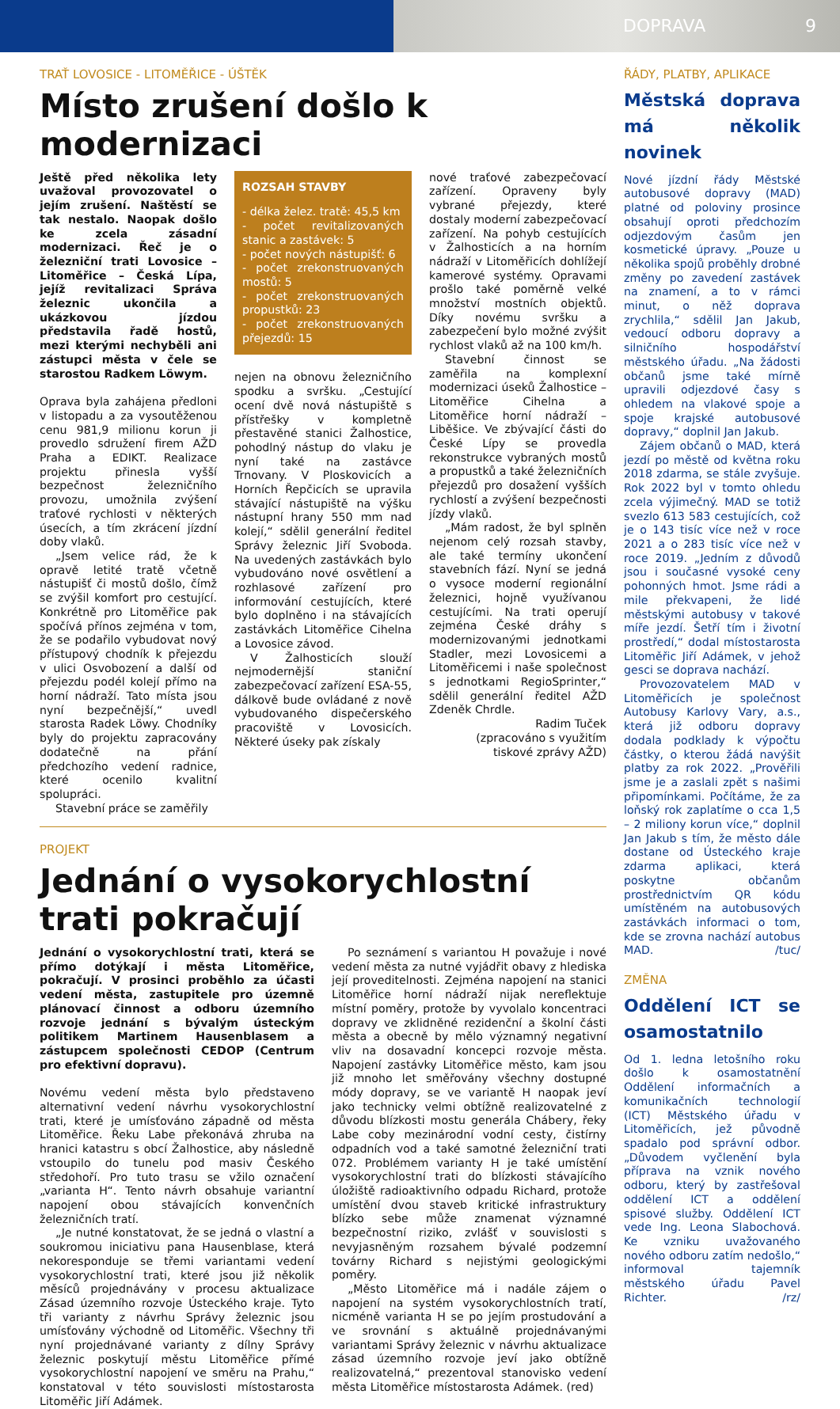DOPRAVA 9
TRAŤ LOVOSICE - LITOMĚŘICE - ÚŠTĚK
Místo zrušení došlo k modernizaci
Ještě před několika lety uvažoval provozovatel o jejím zrušení. Naštěstí se tak nestalo. Naopak došlo ke zcela zásadní modernizaci. Řeč je o železniční trati Lovosice – Litoměřice – Česká Lípa, jejíž revitalizaci Správa železnic ukončila a ukázkovou jízdou představila řadě hostů, mezi kterými nechyběli ani zástupci města v čele se starostou Radkem Löwym.
Oprava byla zahájena předloni v listopadu a za vysoutěženou cenu 981,9 milionu korun ji provedlo sdružení firem AŽD Praha a EDIKT. Realizace projektu přinesla vyšší bezpečnost železničního provozu, umožnila zvýšení traťové rychlosti v některých úsecích, a tím zkrácení jízdní doby vlaků.
„Jsem velice rád, že k opravě letité tratě včetně nástupišť či mostů došlo, čímž se zvýšil komfort pro cestující. Konkrétně pro Litoměřice pak spočívá přínos zejména v tom, že se podařilo vybudovat nový přístupový chodník k přejezdu v ulici Osvobození a další od přejezdu podél kolejí přímo na horní nádraží. Tato místa jsou nyní bezpečnější,“ uvedl starosta Radek Löwy. Chodníky byly do projektu zapracovány dodatečně na přání předchozího vedení radnice, které ocenilo kvalitní spolupráci.
Stavební práce se zaměřily
ROZSAH STAVBY
- délka želez. tratě: 45,5 km
- počet revitalizovaných stanic a zastávek: 5
- počet nových nástupišť: 6
- počet zrekonstruovaných mostů: 5
- počet zrekonstruovaných propustků: 23
- počet zrekonstruovaných přejezdů: 15
nejen na obnovu železničního spodku a svršku. „Cestující ocení dvě nová nástupiště s přístřešky v kompletně přestavěné stanici Žalhostice, pohodlný nástup do vlaku je nyní také na zastávce Trnovany. V Ploskovicích a Horních Řepčicích se upravila stávající nástupiště na výšku nástupní hrany 550 mm nad kolejí,“ sdělil generální ředitel Správy železnic Jiří Svoboda. Na uvedených zastávkách bylo vybudováno nové osvětlení a rozhlasové zařízení pro informování cestujících, které bylo doplněno i na stávajících zastávkách Litoměřice Cihelna a Lovosice závod.
V Žalhosticích slouží nejmodernější staniční zabezpečovací zařízení ESA-55, dálkově bude ovládané z nově vybudovaného dispečerského pracoviště v Lovosicích. Některé úseky pak získaly
nové traťové zabezpečovací zařízení. Opraveny byly vybrané přejezdy, které dostaly moderní zabezpečovací zařízení. Na pohyb cestujících v Žalhosticích a na horním nádraží v Litoměřicích dohlížejí kamerové systémy. Opravami prošlo také poměrně velké množství mostních objektů. Díky novému svršku a zabezpečení bylo možné zvýšit rychlost vlaků až na 100 km/h.
Stavební činnost se zaměřila na komplexní modernizaci úseků Žalhostice – Litoměřice Cihelna a Litoměřice horní nádraží – Liběšice. Ve zbývající části do České Lípy se provedla rekonstrukce vybraných mostů a propustků a také železničních přejezdů pro dosažení vyšších rychlostí a zvýšení bezpečnosti jízdy vlaků.
„Mám radost, že byl splněn nejenom celý rozsah stavby, ale také termíny ukončení stavebních fází. Nyní se jedná o vysoce moderní regionální železnici, hojně využívanou cestujícími. Na trati operují zejména České dráhy s modernizovanými jednotkami Stadler, mezi Lovosicemi a Litoměřicemi i naše společnost s jednotkami RegioSprinter,“ sdělil generální ředitel AŽD Zdeněk Chrdle.
Radim Tuček
(zpracováno s využitím
tiskové zprávy AŽD)
PROJEKT
Jednání o vysokorychlostní trati pokračují
Jednání o vysokorychlostní trati, která se přímo dotýkají i města Litoměřice, pokračují. V prosinci proběhlo za účasti vedení města, zastupitele pro územně plánovací činnost a odboru územního rozvoje jednání s bývalým ústeckým politikem Martinem Hausenblasem a zástupcem společnosti CEDOP (Centrum pro efektivní dopravu).
Novému vedení města bylo představeno alternativní vedení návrhu vysokorychlostní trati, které je umísťováno západně od města Litoměřice. Řeku Labe překonává zhruba na hranici katastru s obcí Žalhostice, aby následně vstoupilo do tunelu pod masiv Českého středohoří. Pro tuto trasu se vžilo označení „varianta H“. Tento návrh obsahuje variantní napojení obou stávajících konvenčních železničních tratí.
„Je nutné konstatovat, že se jedná o vlastní a soukromou iniciativu pana Hausenblase, která nekoresponduje se třemi variantami vedení vysokorychlostní trati, které jsou již několik měsíců projednávány v procesu aktualizace Zásad územního rozvoje Ústeckého kraje. Tyto tři varianty z návrhu Správy železnic jsou umísťovány východně od Litoměřic. Všechny tři nyní projednávané varianty z dílny Správy železnic poskytují městu Litoměřice přímé vysokorychlostní napojení ve směru na Prahu,“ konstatoval v této souvislosti místostarosta Litoměřic Jiří Adámek.
Po seznámení s variantou H považuje i nové vedení města za nutné vyjádřit obavy z hlediska její proveditelnosti. Zejména napojení na stanici Litoměřice horní nádraží nijak nereflektuje místní poměry, protože by vyvolalo koncentraci dopravy ve zklidněné rezidenční a školní části města a obecně by mělo významný negativní vliv na dosavadní koncepci rozvoje města. Napojení zastávky Litoměřice město, kam jsou již mnoho let směřovány všechny dostupné módy dopravy, se ve variantě H naopak jeví jako technicky velmi obtížně realizovatelné z důvodu blízkosti mostu generála Chábery, řeky Labe coby mezinárodní vodní cesty, čistírny odpadních vod a také samotné železniční trati 072. Problémem varianty H je také umístění vysokorychlostní trati do blízkosti stávajícího úložiště radioaktivního odpadu Richard, protože umístění dvou staveb kritické infrastruktury blízko sebe může znamenat významné bezpečnostní riziko, zvlášť v souvislosti s nevyjasněným rozsahem bývalé podzemní továrny Richard s nejistými geologickými poměry.
„Město Litoměřice má i nadále zájem o napojení na systém vysokorychlostních tratí, nicméně varianta H se po jejím prostudování a ve srovnání s aktuálně projednávanými variantami Správy železnic v návrhu aktualizace zásad územního rozvoje jeví jako obtížně realizovatelná,“ prezentoval stanovisko vedení města Litoměřice místostarosta Adámek. (red)
ŘÁDY, PLATBY, APLIKACE
Městská doprava má několik novinek
Nové jízdní řády Městské autobusové dopravy (MAD) platné od poloviny prosince obsahují oproti předchozím odjezdovým časům jen kosmetické úpravy. „Pouze u několika spojů proběhly drobné změny po zavedení zastávek na znamení, a to v rámci minut, o něž doprava zrychlila,“ sdělil Jan Jakub, vedoucí odboru dopravy a silničního hospodářství městského úřadu. „Na žádosti občanů jsme také mírně upravili odjezdové časy s ohledem na vlakové spoje a spoje krajské autobusové dopravy,“ doplnil Jan Jakub.
Zájem občanů o MAD, která jezdí po městě od května roku 2018 zdarma, se stále zvyšuje. Rok 2022 byl v tomto ohledu zcela výjimečný. MAD se totiž svezlo 613 583 cestujících, což je o 143 tisíc více než v roce 2021 a o 283 tisíc více než v roce 2019. „Jedním z důvodů jsou i současné vysoké ceny pohonných hmot. Jsme rádi a mile překvapeni, že lidé městskými autobusy v takové míře jezdí. Šetří tím i životní prostředí,“ dodal místostarosta Litoměřic Jiří Adámek, v jehož gesci se doprava nachází.
Provozovatelem MAD v Litoměřicích je společnost Autobusy Karlovy Vary, a.s., která již odboru dopravy dodala podklady k výpočtu částky, o kterou žádá navýšit platby za rok 2022. „Prověřili jsme je a zaslali zpět s našimi připomínkami. Počítáme, že za loňský rok zaplatíme o cca 1,5 – 2 miliony korun více,“ doplnil Jan Jakub s tím, že město dále dostane od Ústeckého kraje zdarma aplikaci, která poskytne občanům prostřednictvím QR kódu umístěném na autobusových zastávkách informaci o tom, kde se zrovna nachází autobus MAD. /tuc/
ZMĚNA
Oddělení ICT se osamostatnilo
Od 1. ledna letošního roku došlo k osamostatnění Oddělení informačních a komunikačních technologií (ICT) Městského úřadu v Litoměřicích, jež původně spadalo pod správní odbor. „Důvodem vyčlenění byla příprava na vznik nového odboru, který by zastřešoval oddělení ICT a oddělení spisové služby. Oddělení ICT vede Ing. Leona Slabochová. Ke vzniku uvažovaného nového odboru zatím nedošlo,“ informoval tajemník městského úřadu Pavel Richter. /rz/